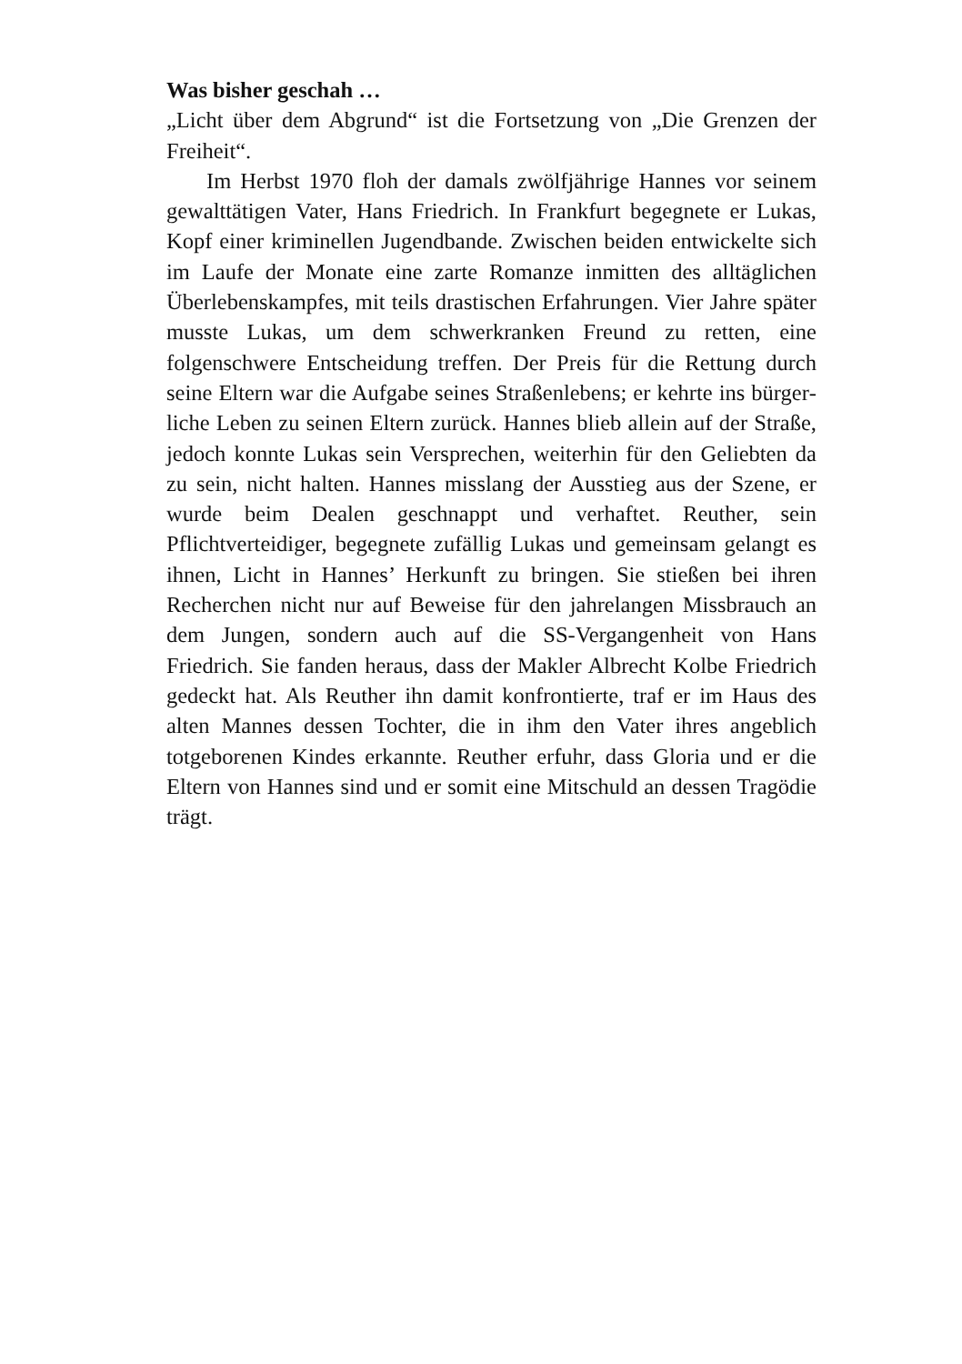Was bisher geschah …
„Licht über dem Abgrund“ ist die Fortsetzung von „Die Gren­zen der Freiheit“.
Im Herbst 1970 floh der damals zwölfjährige Hannes vor seinem gewalttätigen Vater, Hans Friedrich. In Frankfurt be­gegnete er Lukas, Kopf einer kriminellen Jugendbande. Zwi­schen beiden entwickelte sich im Laufe der Monate eine zarte Romanze inmitten des alltäglichen Überlebenskampfes, mit teils drastischen Erfahrungen. Vier Jahre später musste Lukas, um dem schwerkranken Freund zu retten, eine folgenschwere Entscheidung treffen. Der Preis für die Rettung durch seine El­tern war die Aufgabe seines Straßenlebens; er kehrte ins bürger­liche Leben zu seinen Eltern zurück. Hannes blieb allein auf der Straße, jedoch konnte Lukas sein Versprechen, weiterhin für den Geliebten da zu sein, nicht halten. Hannes misslang der Ausstieg aus der Szene, er wurde beim Dealen geschnappt und verhaftet. Reuther, sein Pflichtverteidiger, begegnete zufällig Lukas und gemeinsam gelangt es ihnen, Licht in Hannes’ Her­kunft zu bringen. Sie stießen bei ihren Recherchen nicht nur auf Beweise für den jahrelangen Missbrauch an dem Jungen, son­dern auch auf die SS-Vergangenheit von Hans Friedrich. Sie fanden heraus, dass der Makler Albrecht Kolbe Friedrich ge­deckt hat. Als Reuther ihn damit konfrontierte, traf er im Haus des alten Mannes dessen Tochter, die in ihm den Vater ihres angeblich totgeborenen Kindes erkannte. Reuther erfuhr, dass Gloria und er die Eltern von Hannes sind und er somit eine Mit­schuld an dessen Tragödie trägt.